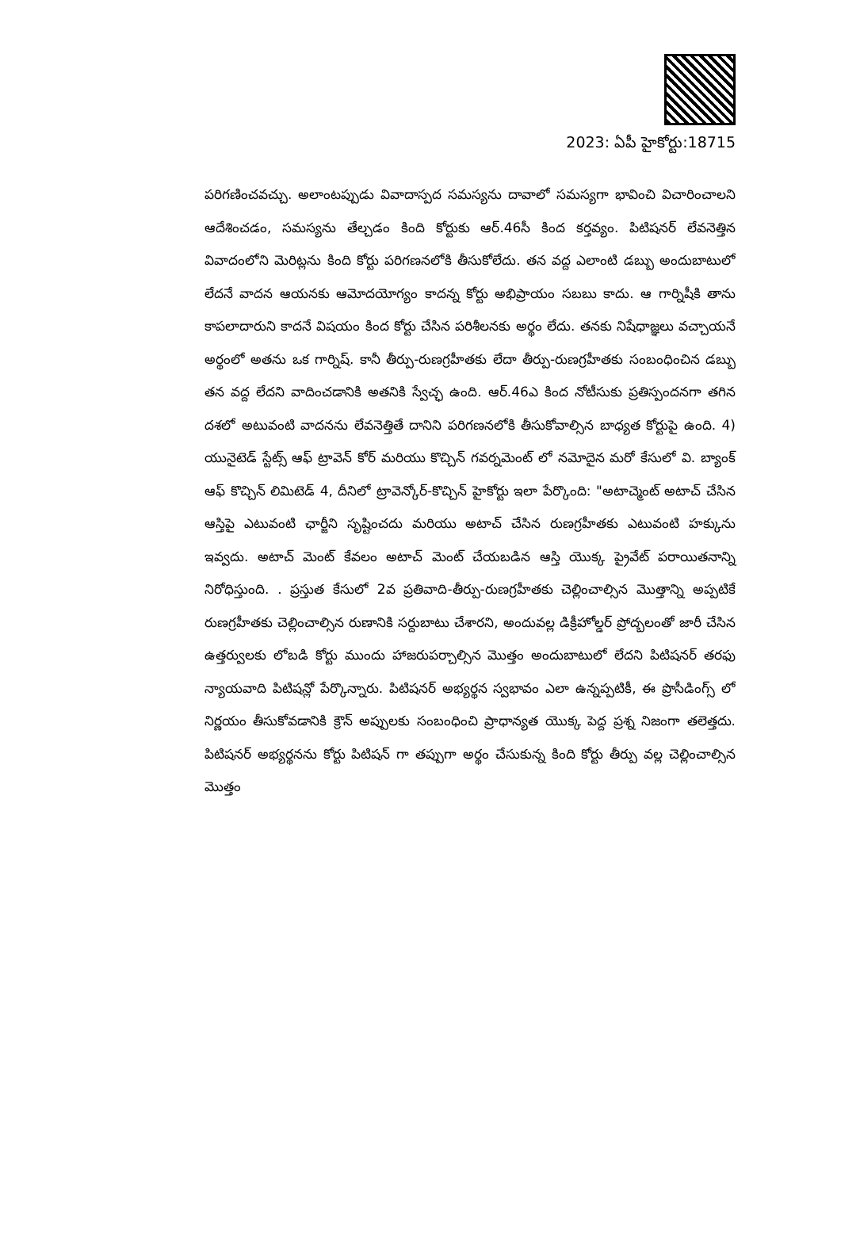2023: ఏపీ హైకోర్టు:18715
పరిగణించవచ్చు. అలాంటప్పుడు వివాదాస్పద సమస్యను దావాలో సమస్యగా భావించి విచారించాలని ఆదేశించడం, సమస్యను తేల్చడం కింది కోర్టుకు ఆర్.46సీ కింద కర్తవ్యం. పిటిషనర్ లేవనెత్తిన వివాదంలోని మెరిట్లను కింది కోర్టు పరిగణనలోకి తీసుకోలేదు. తన వద్ద ఎలాంటి డబ్బు అందుబాటులో లేదనే వాదన ఆయనకు ఆమోదయోగ్యం కాదన్న కోర్టు అభిప్రాయం సబబు కాదు. ఆ గార్నిషీకి తాను కాపలాదారుని కాదనే విషయం కింద కోర్టు చేసిన పరిశీలనకు అర్థం లేదు. తనకు నిషేధాజ్ఞలు వచ్చాయనే అర్థంలో అతను ఒక గార్నిష్. కానీ తీర్పు-రుణగ్రహీతకు లేదా తీర్పు-రుణగ్రహీతకు సంబంధించిన డబ్బు తన వద్ద లేదని వాదించడానికి అతనికి స్వేచ్ఛ ఉంది. ఆర్.46ఎ కింద నోటీసుకు ప్రతిస్పందనగా తగిన దశలో అటువంటి వాదనను లేవనెత్తితే దానిని పరిగణనలోకి తీసుకోవాల్సిన బాధ్యత కోర్టుపై ఉంది. 4) యునైటెడ్ స్టేట్స్ ఆఫ్ ట్రావెన్ కోర్ మరియు కొచ్చిన్ గవర్నమెంట్ లో నమోదైన మరో కేసులో వి. బ్యాంక్ ఆఫ్ కొచ్చిన్ లిమిటెడ్ 4, దీనిలో ట్రావెన్కోర్-కొచ్చిన్ హైకోర్టు ఇలా పేర్కొంది: "అటాచ్మెంట్ అటాచ్ చేసిన ఆస్తిపై ఎటువంటి ఛార్జీని సృష్టించదు మరియు అటాచ్ చేసిన రుణగ్రహీతకు ఎటువంటి హక్కును ఇవ్వదు. అటాచ్ మెంట్ కేవలం అటాచ్ మెంట్ చేయబడిన ఆస్తి యొక్క ప్రైవేట్ పరాయితనాన్ని నిరోధిస్తుంది. . ప్రస్తుత కేసులో 2వ ప్రతివాది-తీర్పు-రుణగ్రహీతకు చెల్లించాల్సిన మొత్తాన్ని అప్పటికే రుణగ్రహీతకు చెల్లించాల్సిన రుణానికి సర్దుబాటు చేశారని, అందువల్ల డిక్రీహోల్డర్ ప్రోద్బలంతో జారీ చేసిన ఉత్తర్వులకు లోబడి కోర్టు ముందు హాజరుపర్చాల్సిన మొత్తం అందుబాటులో లేదని పిటిషనర్ తరఫు న్యాయవాది పిటిషన్లో పేర్కొన్నారు. పిటిషనర్ అభ్యర్థన స్వభావం ఎలా ఉన్నప్పటికీ, ఈ ప్రొసీడింగ్స్ లో నిర్ణయం తీసుకోవడానికి క్రౌన్ అప్పులకు సంబంధించి ప్రాధాన్యత యొక్క పెద్ద ప్రశ్న నిజంగా తలెత్తదు. పిటిషనర్ అభ్యర్థనను కోర్టు పిటిషన్ గా తప్పుగా అర్థం చేసుకున్న కింది కోర్టు తీర్పు వల్ల చెల్లించాల్సిన మొత్తం